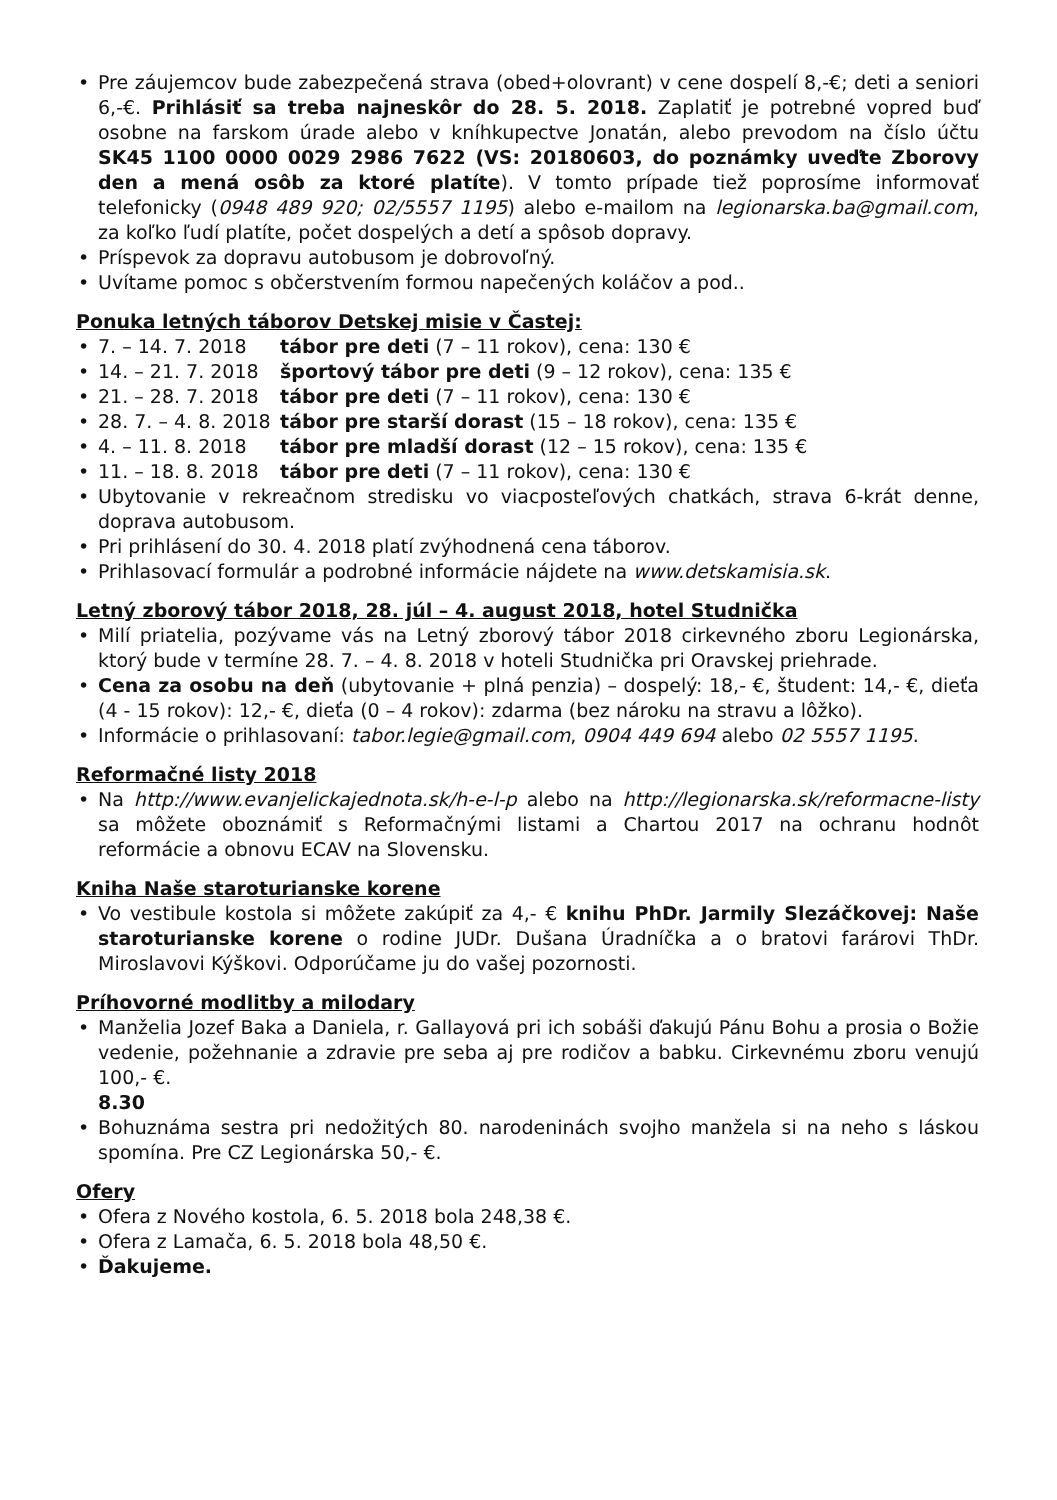• Pre záujemcov bude zabezpečená strava (obed+olovrant) v cene dospelí 8,-€; deti a seniori 6,-€. Prihlásiť sa treba najneskôr do 28. 5. 2018. Zaplatiť je potrebné vopred buď osobne na farskom úrade alebo v kníhkupectve Jonatán, alebo prevodom na číslo účtu SK45 1100 0000 0029 2986 7622 (VS: 20180603, do poznámky uveďte Zborovy den a mená osôb za ktoré platíte). V tomto prípade tiež poprosíme informovať telefonicky (0948 489 920; 02/5557 1195) alebo e-mailom na legionarska.ba@gmail.com, za koľko ľudí platíte, počet dospelých a detí a spôsob dopravy.
• Príspevok za dopravu autobusom je dobrovoľný.
• Uvítame pomoc s občerstvením formou napečených koláčov a pod..
Ponuka letných táborov Detskej misie v Častej:
• 7. – 14. 7. 2018 tábor pre deti (7 – 11 rokov), cena: 130 €
• 14. – 21. 7. 2018 športový tábor pre deti (9 – 12 rokov), cena: 135 €
• 21. – 28. 7. 2018 tábor pre deti (7 – 11 rokov), cena: 130 €
• 28. 7. – 4. 8. 2018 tábor pre starší dorast (15 – 18 rokov), cena: 135 €
• 4. – 11. 8. 2018 tábor pre mladší dorast (12 – 15 rokov), cena: 135 €
• 11. – 18. 8. 2018 tábor pre deti (7 – 11 rokov), cena: 130 €
• Ubytovanie v rekreačnom stredisku vo viacposteľových chatkách, strava 6-krát denne, doprava autobusom.
• Pri prihlásení do 30. 4. 2018 platí zvýhodnená cena táborov.
• Prihlasovací formulár a podrobné informácie nájdete na www.detskamisia.sk.
Letný zborový tábor 2018, 28. júl – 4. august 2018, hotel Studnička
• Milí priatelia, pozývame vás na Letný zborový tábor 2018 cirkevného zboru Legionárska, ktorý bude v termíne 28. 7. – 4. 8. 2018 v hoteli Studnička pri Oravskej priehrade.
• Cena za osobu na deň (ubytovanie + plná penzia) – dospelý: 18,- €, študent: 14,- €, dieťa (4 - 15 rokov): 12,- €, dieťa (0 – 4 rokov): zdarma (bez nároku na stravu a lôžko).
• Informácie o prihlasovaní: tabor.legie@gmail.com, 0904 449 694 alebo 02 5557 1195.
Reformačné listy 2018
• Na http://www.evanjelickajednota.sk/h-e-l-p alebo na http://legionarska.sk/reformacne-listy sa môžete oboznámiť s Reformačnými listami a Chartou 2017 na ochranu hodnôt reformácie a obnovu ECAV na Slovensku.
Kniha Naše staroturianske korene
• Vo vestibule kostola si môžete zakúpiť za 4,- € knihu PhDr. Jarmily Slezáčkovej: Naše staroturianske korene o rodine JUDr. Dušana Úradníčka a o bratovi farárovi ThDr. Miroslavovi Kýškovi. Odporúčame ju do vašej pozornosti.
Príhovorné modlitby a milodary
• Manželia Jozef Baka a Daniela, r. Gallayová pri ich sobáši ďakujú Pánu Bohu a prosia o Božie vedenie, požehnanie a zdravie pre seba aj pre rodičov a babku. Cirkevnému zboru venujú 100,- €.
8.30
• Bohuznáma sestra pri nedožitých 80. narodeninách svojho manžela si na neho s láskou spomína. Pre CZ Legionárska 50,- €.
Ofery
• Ofera z Nového kostola, 6. 5. 2018 bola 248,38 €.
• Ofera z Lamača, 6. 5. 2018 bola 48,50 €.
• Ďakujeme.